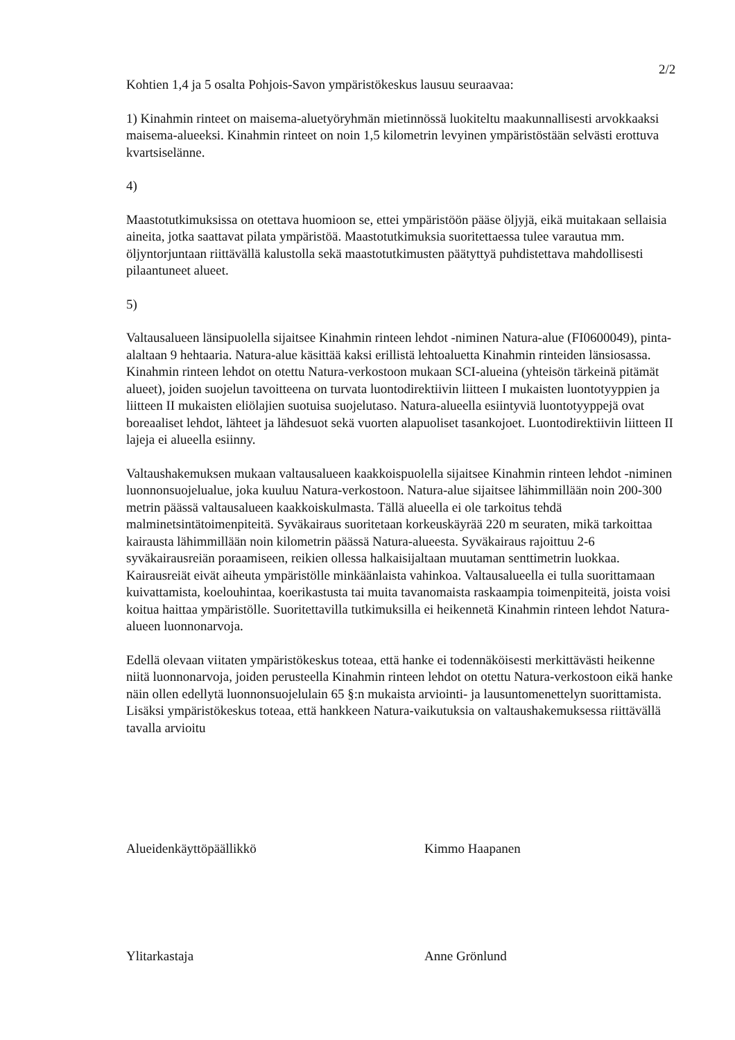2/2
Kohtien 1,4 ja 5 osalta Pohjois-Savon ympäristökeskus lausuu seuraavaa:
1) Kinahmin rinteet on maisema-aluetyöryhmän mietinnössä luokiteltu maakunnallisesti arvokkaaksi maisema-alueeksi. Kinahmin rinteet on noin 1,5 kilometrin levyinen ympäristöstään selvästi erottuva kvartsiselänne.
4)
Maastotutkimuksissa on otettava huomioon se, ettei ympäristöön pääse öljyjä, eikä muitakaan sellaisia aineita, jotka saattavat pilata ympäristöä. Maastotutkimuksia suoritettaessa tulee varautua mm. öljyntorjuntaan riittävällä kalustolla sekä maastotutkimusten päätyttyä puhdistettava mahdollisesti pilaantuneet alueet.
5)
Valtausalueen länsipuolella sijaitsee Kinahmin rinteen lehdot -niminen Natura-alue (FI0600049), pinta-alaltaan 9 hehtaaria. Natura-alue käsittää kaksi erillistä lehtoaluetta Kinahmin rinteiden länsiosassa. Kinahmin rinteen lehdot on otettu Natura-verkostoon mukaan SCI-alueina (yhteisön tärkeinä pitämät alueet), joiden suojelun tavoitteena on turvata luontodirektiivin liitteen I mukaisten luontotyyppien ja liitteen II mukaisten eliölajien suotuisa suojelutaso. Natura-alueella esiintyviä luontotyyppejä ovat boreaaliset lehdot, lähteet ja lähdesuot sekä vuorten alapuoliset tasankojoet. Luontodirektiivin liitteen II lajeja ei alueella esiinny.
Valtaushakemuksen mukaan valtausalueen kaakkoispuolella sijaitsee Kinahmin rinteen lehdot -niminen luonnonsuojelualue, joka kuuluu Natura-verkostoon. Natura-alue sijaitsee lähimmillään noin 200-300 metrin päässä valtausalueen kaakkoiskulmasta. Tällä alueella ei ole tarkoitus tehdä malminetsintätoimenpiteitä. Syväkairaus suoritetaan korkeuskäyrää 220 m seuraten, mikä tarkoittaa kairausta lähimmillään noin kilometrin päässä Natura-alueesta. Syväkairaus rajoittuu 2-6 syväkairausreiän poraamiseen, reikien ollessa halkaisijaltaan muutaman senttimetrin luokkaa. Kairausreiät eivät aiheuta ympäristölle minkäänlaista vahinkoa. Valtausalueella ei tulla suorittamaan kuivattamista, koelouhintaa, koerikastusta tai muita tavanomaista raskaampia toimenpiteitä, joista voisi koitua haittaa ympäristölle. Suoritettavilla tutkimuksilla ei heikennetä Kinahmin rinteen lehdot Natura-alueen luonnonarvoja.
Edellä olevaan viitaten ympäristökeskus toteaa, että hanke ei todennäköisesti merkittävästi heikenne niitä luonnonarvoja, joiden perusteella Kinahmin rinteen lehdot on otettu Natura-verkostoon eikä hanke näin ollen edellytä luonnonsuojelulain 65 §:n mukaista arviointi- ja lausuntomenettelyn suorittamista. Lisäksi ympäristökeskus toteaa, että hankkeen Natura-vaikutuksia on valtaushakemuksessa riittävällä tavalla arvioitu
Alueidenkäyttöpäällikkö Kimmo Haapanen
Ylitarkastaja Anne Grönlund